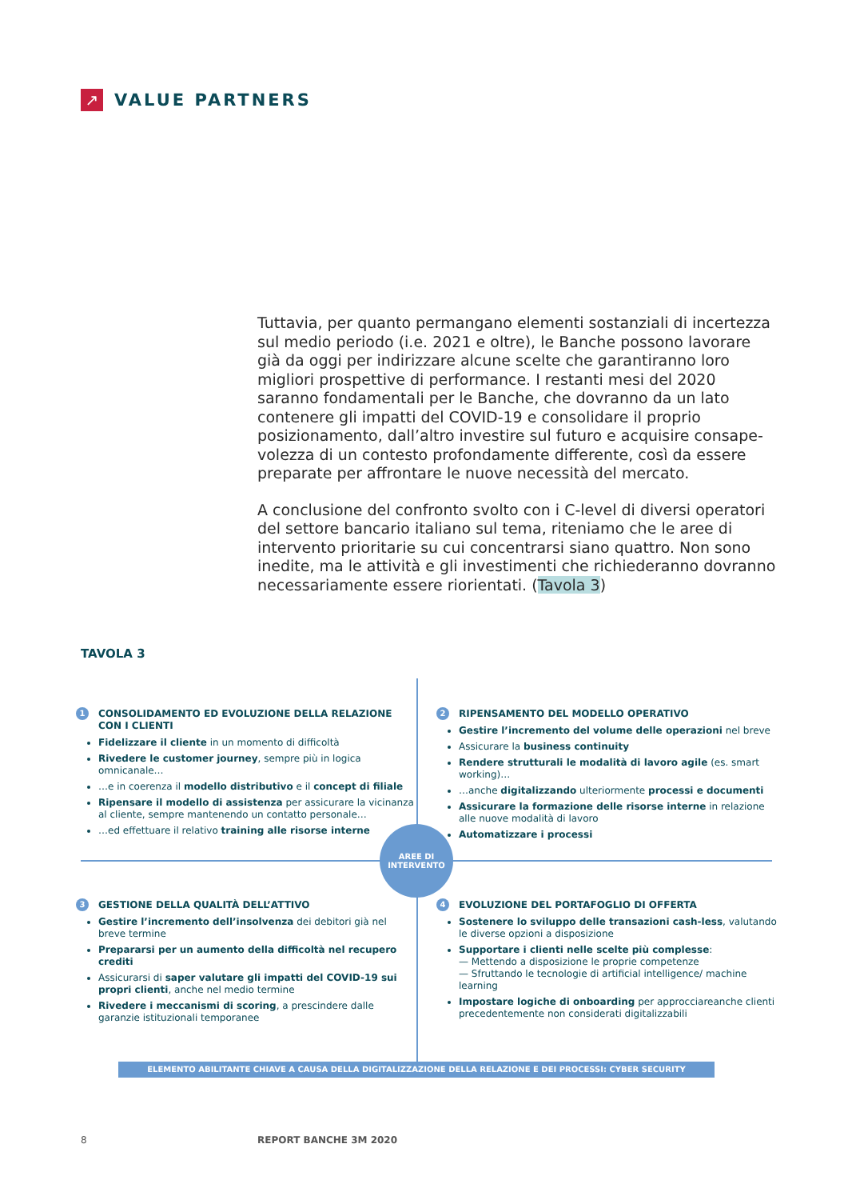↗
VALUE PARTNERS
Tuttavia, per quanto permangano elementi sostanziali di incertezza sul medio periodo (i.e. 2021 e oltre), le Banche possono lavorare già da oggi per indirizzare alcune scelte che garantiranno loro migliori prospettive di performance. I restanti mesi del 2020 saranno fondamentali per le Banche, che dovranno da un lato contenere gli impatti del COVID-19 e consolidare il proprio posizionamento, dall’altro investire sul futuro e acquisire consape­volezza di un contesto profondamente differente, così da essere preparate per affrontare le nuove necessità del mercato.
A conclusione del confronto svolto con i C-level di diversi opera­tori del settore bancario italiano sul tema, riteniamo che le aree di intervento prioritarie su cui concentrarsi siano quattro. Non sono inedite, ma le attività e gli investimenti che richiederanno dovran­no necessariamente essere riorientati. (Tavola 3)
TAVOLA 3
1 CONSOLIDAMENTO ED EVOLUZIONE DELLA RELAZIONE CON I CLIENTI
Fidelizzare il cliente in un momento di difficoltà
Rivedere le customer journey, sempre più in logica omnicanale…
…e in coerenza il modello distributivo e il concept di filiale
Ripensare il modello di assistenza per assicurare la vicinanza al cliente, sempre mantenendo un contatto personale…
…ed effettuare il relativo training alle risorse interne
2 RIPENSAMENTO DEL MODELLO OPERATIVO
Gestire l’incremento del volume delle operazioni nel breve
Assicurare la business continuity
Rendere strutturali le modalità di lavoro agile (es. smart working)…
…anche digitalizzando ulteriormente processi e documenti
Assicurare la formazione delle risorse interne in relazione alle nuove modalità di lavoro
Automatizzare i processi
AREE DI
INTERVENTO
3 GESTIONE DELLA QUALITÀ DELL’ATTIVO
Gestire l’incremento dell’insolvenza dei debitori già nel breve termine
Prepararsi per un aumento della difficoltà nel recupero crediti
Assicurarsi di saper valutare gli impatti del COVID-19 sui propri clienti, anche nel medio termine
Rivedere i meccanismi di scoring, a prescindere dalle garanzie istituzionali temporanee
4 EVOLUZIONE DEL PORTAFOGLIO DI OFFERTA
Sostenere lo sviluppo delle transazioni cash-less, valutando le diverse opzioni a disposizione
Supportare i clienti nelle scelte più complesse:
— Mettendo a disposizione le proprie competenze
— Sfruttando le tecnologie di artificial intelligence/ machine learning
Impostare logiche di onboarding per approcciareanche clienti precedentemente non considerati digitalizzabili
ELEMENTO ABILITANTE CHIAVE A CAUSA DELLA DIGITALIZZAZIONE DELLA RELAZIONE E DEI PROCESSI: CYBER SECURITY
8 REPORT BANCHE 3M 2020